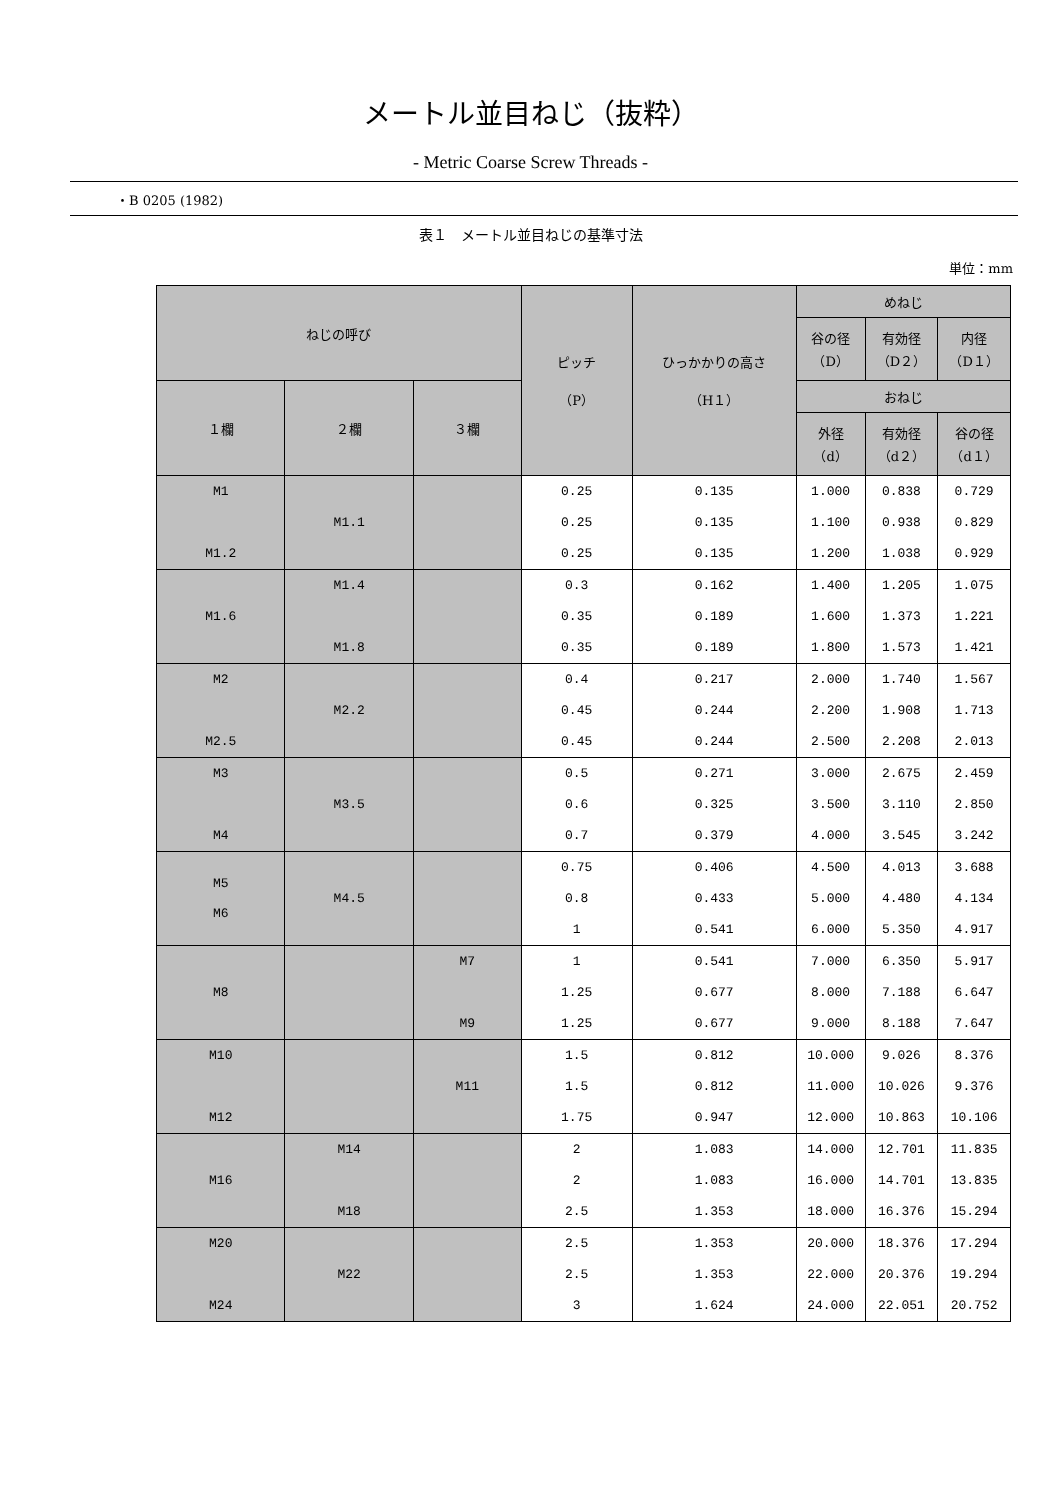メートル並目ねじ（抜粋）
- Metric Coarse Screw Threads -
・B 0205 (1982)
表１　メートル並目ねじの基準寸法
単位：mm
| ねじの呼び | | | ピッチ （P） | ひっかかりの高さ （H１） | めねじ | | |
| --- | --- | --- | --- | --- | --- | --- | --- |
| | | | | | 谷の径 （D） | 有効径 （D２） | 内径 （D１） |
| １欄 | ２欄 | ３欄 | | | おねじ | | |
| | | | | | 外径 （d） | 有効径 （d２） | 谷の径 （d１） |
| M1 | | | 0.25 | 0.135 | 1.000 | 0.838 | 0.729 |
| | M1.1 | | 0.25 | 0.135 | 1.100 | 0.938 | 0.829 |
| M1.2 | | | 0.25 | 0.135 | 1.200 | 1.038 | 0.929 |
| | M1.4 | | 0.3 | 0.162 | 1.400 | 1.205 | 1.075 |
| M1.6 | | | 0.35 | 0.189 | 1.600 | 1.373 | 1.221 |
| | M1.8 | | 0.35 | 0.189 | 1.800 | 1.573 | 1.421 |
| M2 | | | 0.4 | 0.217 | 2.000 | 1.740 | 1.567 |
| | M2.2 | | 0.45 | 0.244 | 2.200 | 1.908 | 1.713 |
| M2.5 | | | 0.45 | 0.244 | 2.500 | 2.208 | 2.013 |
| M3 | | | 0.5 | 0.271 | 3.000 | 2.675 | 2.459 |
| | M3.5 | | 0.6 | 0.325 | 3.500 | 3.110 | 2.850 |
| M4 | | | 0.7 | 0.379 | 4.000 | 3.545 | 3.242 |
| M5 M6 | M4.5 | | 0.75 | 0.406 | 4.500 | 4.013 | 3.688 |
| | | | 0.8 | 0.433 | 5.000 | 4.480 | 4.134 |
| | | | 1 | 0.541 | 6.000 | 5.350 | 4.917 |
| | | M7 | 1 | 0.541 | 7.000 | 6.350 | 5.917 |
| M8 | | | 1.25 | 0.677 | 8.000 | 7.188 | 6.647 |
| | | M9 | 1.25 | 0.677 | 9.000 | 8.188 | 7.647 |
| M10 | | | 1.5 | 0.812 | 10.000 | 9.026 | 8.376 |
| | | M11 | 1.5 | 0.812 | 11.000 | 10.026 | 9.376 |
| M12 | | | 1.75 | 0.947 | 12.000 | 10.863 | 10.106 |
| | M14 | | 2 | 1.083 | 14.000 | 12.701 | 11.835 |
| M16 | | | 2 | 1.083 | 16.000 | 14.701 | 13.835 |
| | M18 | | 2.5 | 1.353 | 18.000 | 16.376 | 15.294 |
| M20 | | | 2.5 | 1.353 | 20.000 | 18.376 | 17.294 |
| | M22 | | 2.5 | 1.353 | 22.000 | 20.376 | 19.294 |
| M24 | | | 3 | 1.624 | 24.000 | 22.051 | 20.752 |